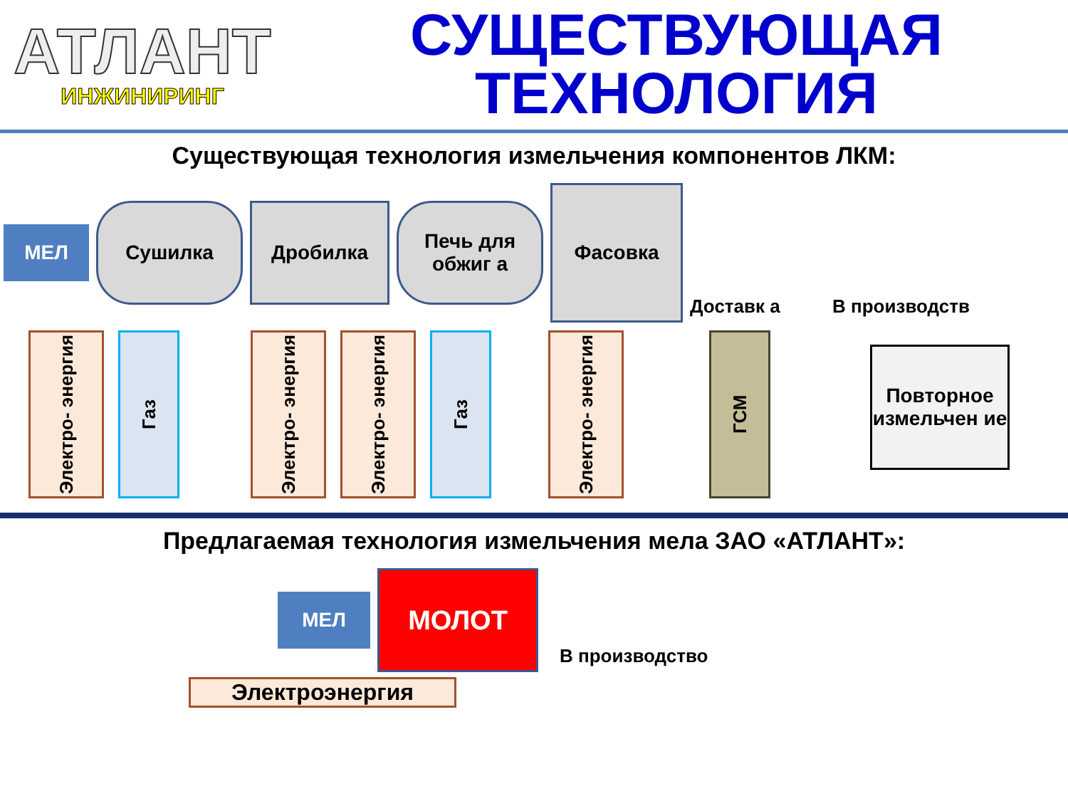АТЛАНТ
ИНЖИНИРИНГ
СУЩЕСТВУЮЩАЯ
ТЕХНОЛОГИЯ
Существующая технология измельчения компонентов ЛКМ:
МЕЛ
Сушилка Дробилка
Печь для обжиг а
Фасовка
Доставк а
В производств
Электро- энергия
Газ
Электро- энергия
Электро- энергия
Газ
Электро- энергия
ГСМ
Повторное измельчен ие
Предлагаемая технология измельчения мела ЗАО «АТЛАНТ»:
МЕЛ
МОЛОТ
В производство
Электроэнергия